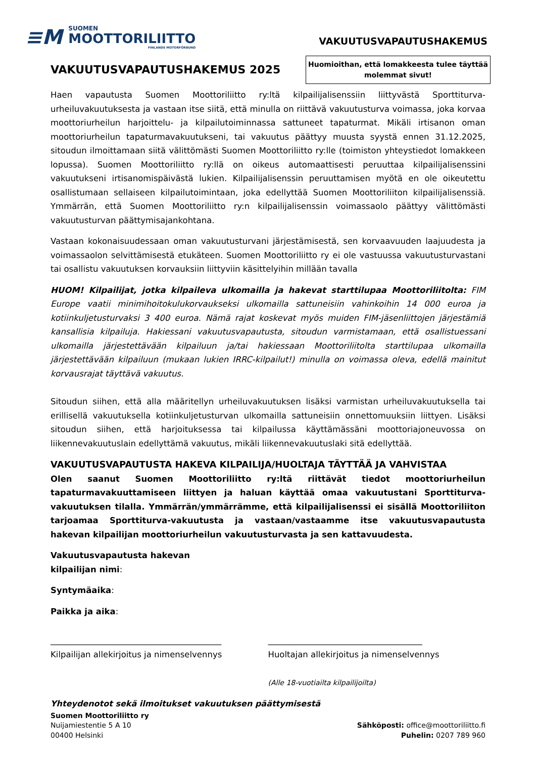≡M
SUOMEN
MOOTTORILIITTO
FINLANDS MOTORFÖRBUND
VAKUUTUSVAPAUTUSHAKEMUS
VAKUUTUSVAPAUTUSHAKEMUS 2025
Huomioithan, että lomakkeesta tulee täyttää
molemmat sivut!
Haen vapautusta Suomen Moottoriliitto ry:ltä kilpailijalisenssiin liittyvästä Sporttiturva-urheiluvakuutuksesta ja vastaan itse siitä, että minulla on riittävä vakuutusturva voimassa, joka korvaa moottoriurheilun harjoittelu- ja kilpailutoiminnassa sattuneet tapaturmat. Mikäli irtisanon oman moottoriurheilun tapaturmavakuutukseni, tai vakuutus päättyy muusta syystä ennen 31.12.2025, sitoudun ilmoittamaan siitä välittömästi Suomen Moottoriliitto ry:lle (toimiston yhteystiedot lomakkeen lopussa). Suomen Moottoriliitto ry:llä on oikeus automaattisesti peruuttaa kilpailijalisenssini vakuutukseni irtisanomispäivästä lukien. Kilpailijalisenssin peruuttamisen myötä en ole oikeutettu osallistumaan sellaiseen kilpailutoimintaan, joka edellyttää Suomen Moottoriliiton kilpailijalisenssiä. Ymmärrän, että Suomen Moottoriliitto ry:n kilpailijalisenssin voimassaolo päättyy välittömästi vakuutusturvan päättymisajankohtana.
Vastaan kokonaisuudessaan oman vakuutusturvani järjestämisestä, sen korvaavuuden laajuudesta ja voimassaolon selvittämisestä etukäteen. Suomen Moottoriliitto ry ei ole vastuussa vakuutusturvastani tai osallistu vakuutuksen korvauksiin liittyviin käsittelyihin millään tavalla
HUOM! Kilpailijat, jotka kilpaileva ulkomailla ja hakevat starttilupaa Moottoriliitolta: FIM Europe vaatii minimihoitokulukorvaukseksi ulkomailla sattuneisiin vahinkoihin 14 000 euroa ja kotiinkuljetusturvaksi 3 400 euroa. Nämä rajat koskevat myös muiden FIM-jäsenliittojen järjestämiä kansallisia kilpailuja. Hakiessani vakuutusvapautusta, sitoudun varmistamaan, että osallistuessani ulkomailla järjestettävään kilpailuun ja/tai hakiessaan Moottoriliitolta starttilupaa ulkomailla järjestettävään kilpailuun (mukaan lukien IRRC-kilpailut!) minulla on voimassa oleva, edellä mainitut korvausrajat täyttävä vakuutus.
Sitoudun siihen, että alla määritellyn urheiluvakuutuksen lisäksi varmistan urheiluvakuutuksella tai erillisellä vakuutuksella kotiinkuljetusturvan ulkomailla sattuneisiin onnettomuuksiin liittyen. Lisäksi sitoudun siihen, että harjoituksessa tai kilpailussa käyttämässäni moottoriajoneuvossa on liikennevakuutuslain edellyttämä vakuutus, mikäli liikennevakuutuslaki sitä edellyttää.
VAKUUTUSVAPAUTUSTA HAKEVA KILPAILIJA/HUOLTAJA TÄYTTÄÄ JA VAHVISTAA
Olen saanut Suomen Moottoriliitto ry:ltä riittävät tiedot moottoriurheilun tapaturmavakuuttamiseen liittyen ja haluan käyttää omaa vakuutustani Sporttiturva-vakuutuksen tilalla. Ymmärrän/ymmärrämme, että kilpailijalisenssi ei sisällä Moottoriliiton tarjoamaa Sporttiturva-vakuutusta ja vastaan/vastaamme itse vakuutusvapautusta hakevan kilpailijan moottoriurheilun vakuutusturvasta ja sen kattavuudesta.
Vakuutusvapautusta hakevan
kilpailijan nimi:
Syntymäaika:
Paikka ja aika:
_________________________________________
Kilpailijan allekirjoitus ja nimenselvennys
_____________________________________
Huoltajan allekirjoitus ja nimenselvennys
(Alle 18-vuotiailta kilpailijoilta)
Yhteydenotot sekä ilmoitukset vakuutuksen päättymisestä
Suomen Moottoriliitto ry
Nuijamiestentie 5 A 10
00400 Helsinki
Sähköposti: office@moottoriliitto.fi
Puhelin: 0207 789 960